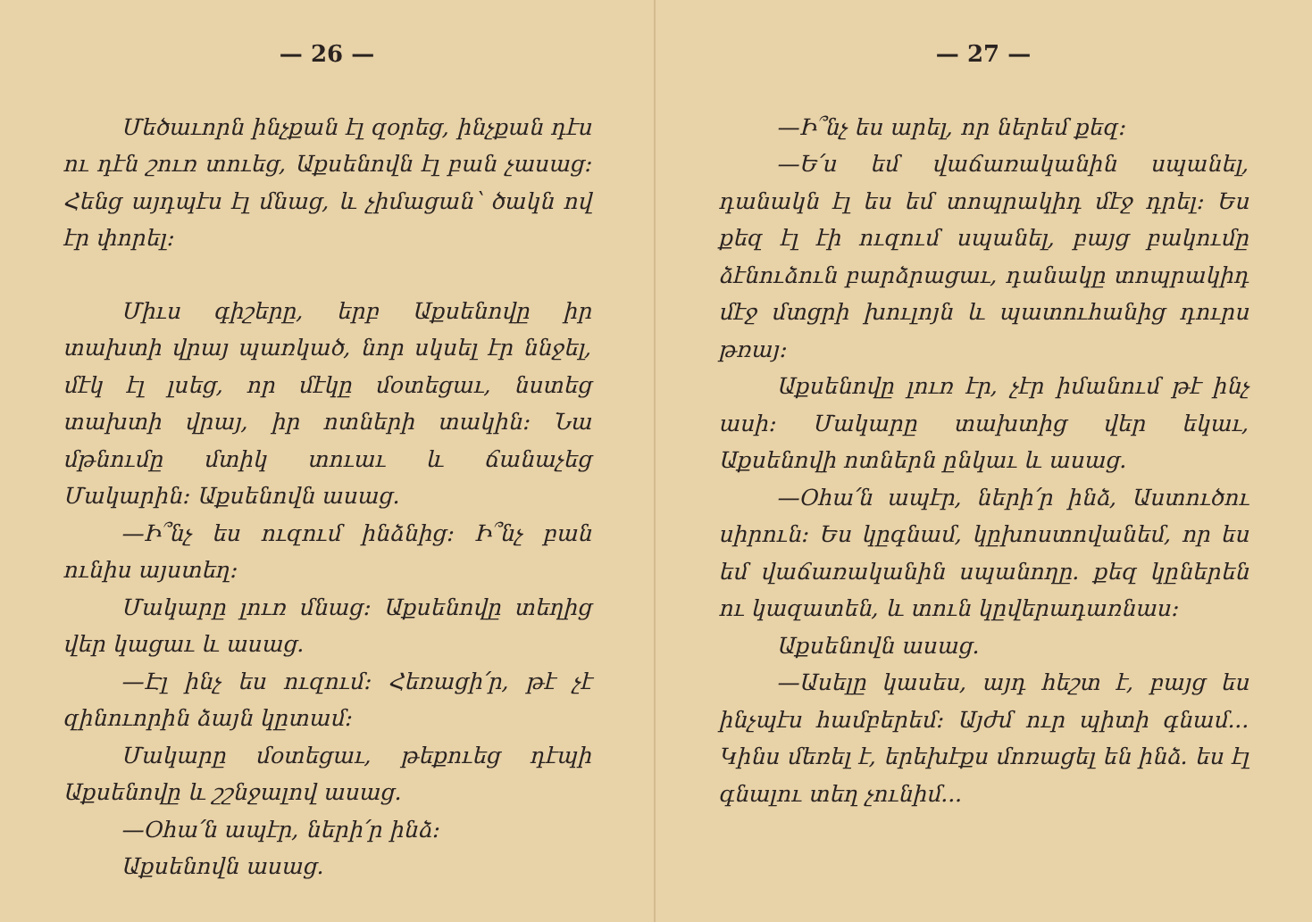— 26 —
Մեծաւորն ինչքան էլ զօրեց, ինչքան դէս ու դէն շուռ տուեց, Աքսենովն էլ բան չասաց։ Հենց այդպէս էլ մնաց, և չիմացան՝ ծակն ով էր փորել։
Միւս գիշերը, երբ Աքսենովը իր տախտի վրայ պառկած, նոր սկսել էր ննջել, մէկ էլ լսեց, որ մէկը մօտեցաւ, նստեց տախտի վրայ, իր ոտների տակին։ Նա մթնումը մտիկ տուաւ և ճանաչեց Մակարին։ Աքսենովն ասաց.
—Ի՞նչ ես ուզում ինձնից։ Ի՞նչ բան ունիս այստեղ։
Մակարը լուռ մնաց։ Աքսենովը տեղից վեր կացաւ և ասաց.
—Էլ ինչ ես ուզում։ Հեռացի՛ր, թէ չէ զինուորին ձայն կըտամ։
Մակարը մօտեցաւ, թեքուեց դէպի Աքսենովը և շշնջալով ասաց.
—Օհա՛ն ապէր, ների՛ր ինձ։
Աքսենովն ասաց.
— 27 —
—Ի՞նչ ես արել, որ ներեմ քեզ։
—Ե՛ս եմ վաճառականին սպանել, դանակն էլ ես եմ տոպրակիդ մէջ դրել։ Ես քեզ էլ էի ուզում սպանել, բայց բակումը ձէնուձուն բարձրացաւ, դանակը տոպրակիդ մէջ մտցրի խուլոյն և պատուհանից դուրս թռայ։
Աքսենովը լուռ էր, չէր իմանում թէ ինչ ասի։ Մակարը տախտից վեր եկաւ, Աքսենովի ոտներն ընկաւ և ասաց.
—Օհա՛ն ապէր, ների՛ր ինձ, Աստուծու սիրուն։ Ես կըգնամ, կըխոստովանեմ, որ ես եմ վաճառականին սպանողը. քեզ կըներեն ու կազատեն, և տուն կըվերադառնաս։
Աքսենովն ասաց.
—Ասելը կասես, այդ հեշտ է, բայց ես ինչպէս համբերեմ։ Այժմ ուր պիտի գնամ... Կինս մեռել է, երեխէքս մոռացել են ինձ. ես էլ գնալու տեղ չունիմ...